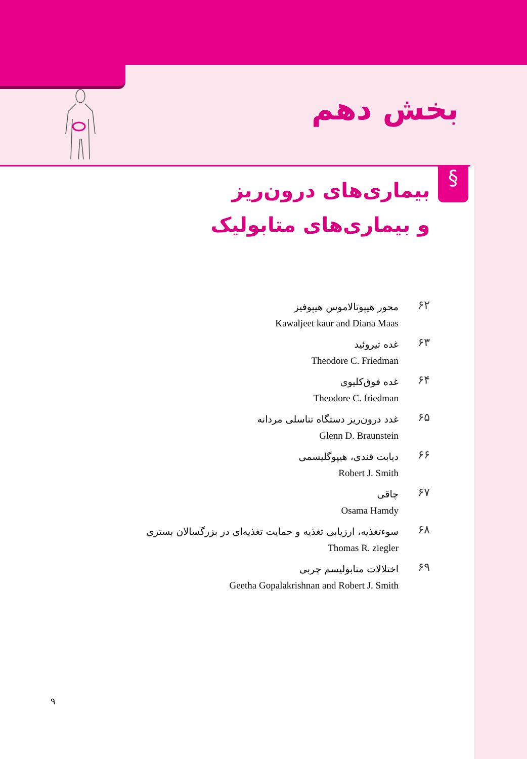بخش دهم
§
بیماری‌های درون‌ریز
و بیماری‌های متابولیک
۶۲
محور هیپوتالاموس هیپوفیز
Kawaljeet kaur and Diana Maas
۶۳
غده تیروئید
Theodore C. Friedman
۶۴
غده فوق‌کلیوی
Theodore C. friedman
۶۵
غدد درون‌ریز دستگاه تناسلی مردانه
Glenn D. Braunstein
۶۶
دیابت قندی، هیپوگلیسمی
Robert J. Smith
۶۷
چاقی
Osama Hamdy
۶۸
سوءتغذیه، ارزیابی تغذیه و حمایت تغذیه‌ای در بزرگسالان بستری
Thomas R. ziegler
۶۹
اختلالات متابولیسم چربی
Geetha Gopalakrishnan and Robert J. Smith
۹